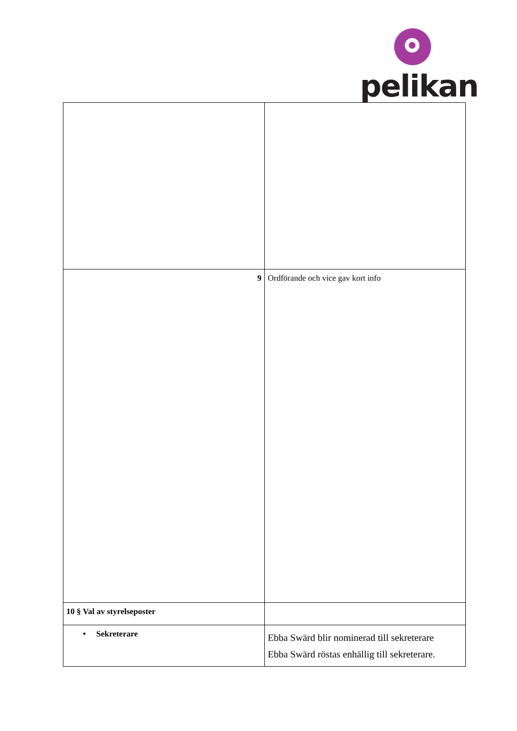pelikan
| 9 | Ordförande och vice gav kort info |
| 10 § Val av styrelseposter | |
| • Sekreterare | Ebba Swärd blir nominerad till sekreterare Ebba Swärd röstas enhällig till sekreterare. |